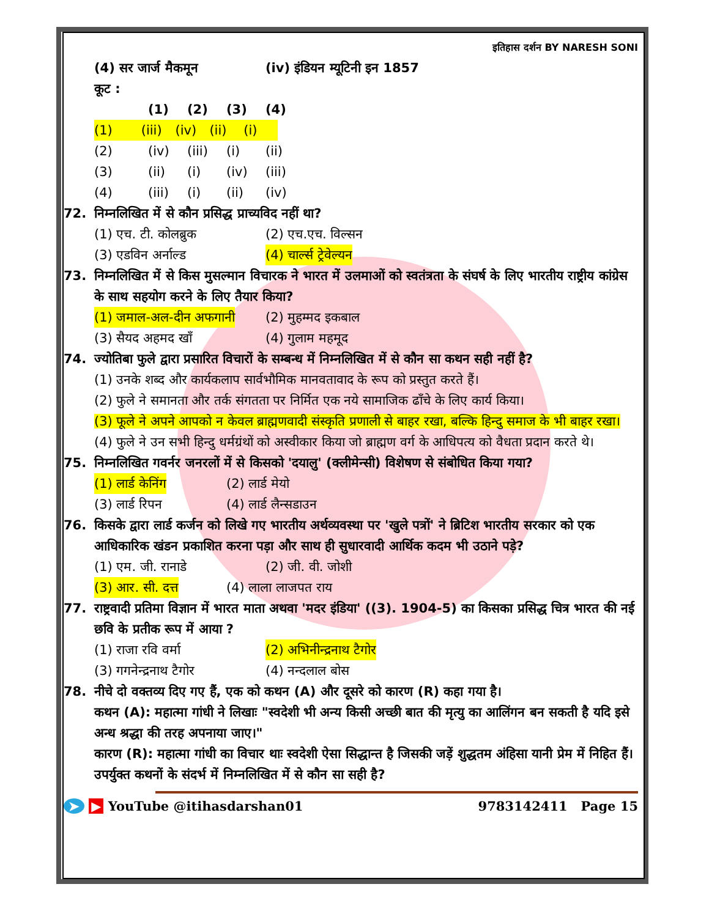इतिहास दर्शन BY NARESH SONI
(4) सर जार्ज मैकमून (iv) इंडियन म्यूटिनी इन 1857
कूट :
(1) (2) (3) (4)
(1) (iii) (iv) (ii) (i)
(2) (iv) (iii) (i) (ii)
(3) (ii) (i) (iv) (iii)
(4) (iii) (i) (ii) (iv)
72. निम्नलिखित में से कौन प्रसिद्ध प्राच्यविद नहीं था?
(1) एच. टी. कोलब्रुक (2) एच.एच. विल्सन
(3) एडविन अर्नाल्ड (4) चार्ल्स ट्रेवेल्यन
73. निम्नलिखित में से किस मुसल्मान विचारक ने भारत में उलमाओं को स्वतंत्रता के संघर्ष के लिए भारतीय राष्ट्रीय कांग्रेस के साथ सहयोग करने के लिए तैयार किया?
(1) जमाल-अल-दीन अफगानी (2) मुहम्मद इकबाल
(3) सैयद अहमद खाँ (4) गुलाम महमूद
74. ज्योतिबा फुले द्वारा प्रसारित विचारों के सम्बन्ध में निम्नलिखित में से कौन सा कथन सही नहीं है?
(1) उनके शब्द और कार्यकलाप सार्वभौमिक मानवतावाद के रूप को प्रस्तुत करते हैं।
(2) फुले ने समानता और तर्क संगतता पर निर्मित एक नये सामाजिक ढाँचे के लिए कार्य किया।
(3) फूले ने अपने आपको न केवल ब्राह्मणवादी संस्कृति प्रणाली से बाहर रखा, बल्कि हिन्दु समाज के भी बाहर रखा।
(4) फुले ने उन सभी हिन्दु धर्मग्रंथों को अस्वीकार किया जो ब्राह्मण वर्ग के आधिपत्य को वैधता प्रदान करते थे।
75. निम्नलिखित गवर्नर जनरलों में से किसको 'दयालु' (क्लीमेन्सी) विशेषण से संबोधित किया गया?
(1) लार्ड केनिंग (2) लार्ड मेयो
(3) लार्ड रिपन (4) लार्ड लैन्सडाउन
76. किसके द्वारा लार्ड कर्जन को लिखे गए भारतीय अर्थव्यवस्था पर 'खुले पत्रों' ने ब्रिटिश भारतीय सरकार को एक आधिकारिक खंडन प्रकाशित करना पड़ा और साथ ही सुधारवादी आर्थिक कदम भी उठाने पड़े?
(1) एम. जी. रानाडे (2) जी. वी. जोशी
(3) आर. सी. दत्त (4) लाला लाजपत राय
77. राष्ट्रवादी प्रतिमा विज्ञान में भारत माता अथवा 'मदर इंडिया' ((3). 1904-5) का किसका प्रसिद्ध चित्र भारत की नई छवि के प्रतीक रूप में आया ?
(1) राजा रवि वर्मा (2) अभिनीन्द्रनाथ टैगोर
(3) गगनेन्द्रनाथ टैगोर (4) नन्दलाल बोस
78. नीचे दो वक्तव्य दिए गए हैं, एक को कथन (A) और दूसरे को कारण (R) कहा गया है।
कथन (A): महात्मा गांधी ने लिखाः "स्वदेशी भी अन्य किसी अच्छी बात की मृत्यु का आलिंगन बन सकती है यदि इसे अन्ध श्रद्धा की तरह अपनाया जाए।"
कारण (R): महात्मा गांधी का विचार थाः स्वदेशी ऐसा सिद्धान्त है जिसकी जड़ें शुद्धतम अंहिसा यानी प्रेम में निहित हैं। उपर्युक्त कथनों के संदर्भ में निम्नलिखित में से कौन सा सही है?
➤ ▶ YouTube @itihasdarshan01 9783142411 Page 15